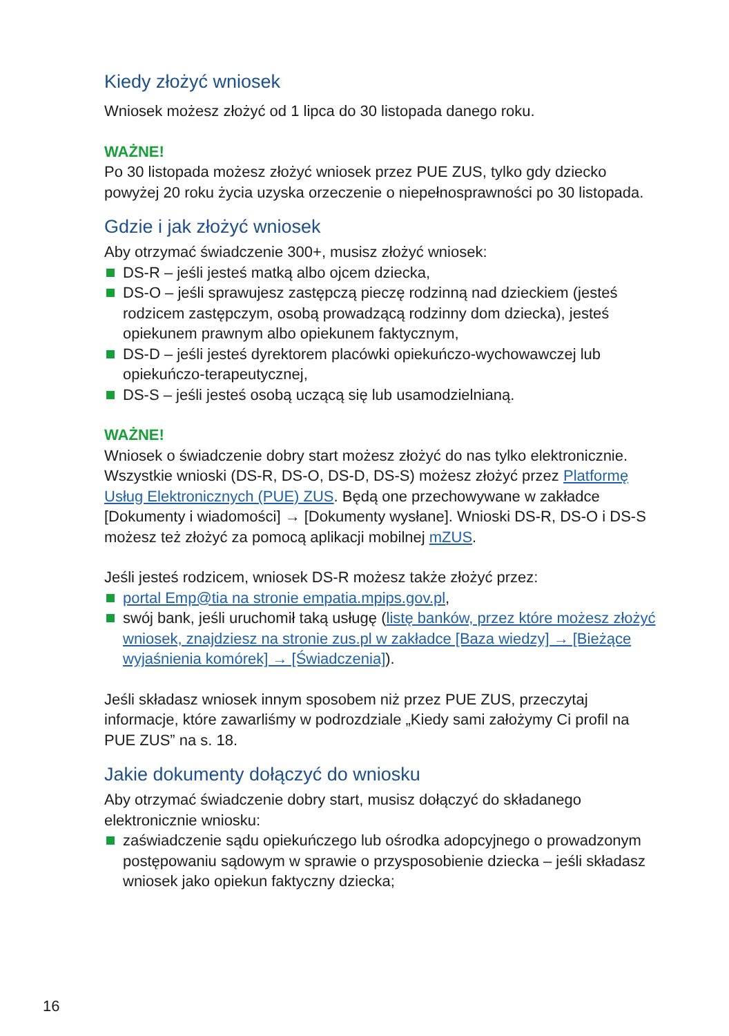Kiedy złożyć wniosek
Wniosek możesz złożyć od 1 lipca do 30 listopada danego roku.
WAŻNE!
Po 30 listopada możesz złożyć wniosek przez PUE ZUS, tylko gdy dziecko powyżej 20 roku życia uzyska orzeczenie o niepełnosprawności po 30 listopada.
Gdzie i jak złożyć wniosek
Aby otrzymać świadczenie 300+, musisz złożyć wniosek:
DS-R – jeśli jesteś matką albo ojcem dziecka,
DS-O – jeśli sprawujesz zastępczą pieczę rodzinną nad dzieckiem (jesteś rodzicem zastępczym, osobą prowadzącą rodzinny dom dziecka), jesteś opiekunem prawnym albo opiekunem faktycznym,
DS-D – jeśli jesteś dyrektorem placówki opiekuńczo-wychowawczej lub opiekuńczo-terapeutycznej,
DS-S – jeśli jesteś osobą uczącą się lub usamodzielnianą.
WAŻNE!
Wniosek o świadczenie dobry start możesz złożyć do nas tylko elektronicznie. Wszystkie wnioski (DS-R, DS-O, DS-D, DS-S) możesz złożyć przez Platformę Usług Elektronicznych (PUE) ZUS. Będą one przechowywane w zakładce [Dokumenty i wiadomości] → [Dokumenty wysłane]. Wnioski DS-R, DS-O i DS-S możesz też złożyć za pomocą aplikacji mobilnej mZUS.
Jeśli jesteś rodzicem, wniosek DS-R możesz także złożyć przez:
portal Emp@tia na stronie empatia.mpips.gov.pl,
swój bank, jeśli uruchomił taką usługę (listę banków, przez które możesz złożyć wniosek, znajdziesz na stronie zus.pl w zakładce [Baza wiedzy] → [Bieżące wyjaśnienia komórek] → [Świadczenia]).
Jeśli składasz wniosek innym sposobem niż przez PUE ZUS, przeczytaj informacje, które zawarliśmy w podrozdziale „Kiedy sami założymy Ci profil na PUE ZUS” na s. 18.
Jakie dokumenty dołączyć do wniosku
Aby otrzymać świadczenie dobry start, musisz dołączyć do składanego elektronicznie wniosku:
zaświadczenie sądu opiekuńczego lub ośrodka adopcyjnego o prowadzonym postępowaniu sądowym w sprawie o przysposobienie dziecka – jeśli składasz wniosek jako opiekun faktyczny dziecka;
16